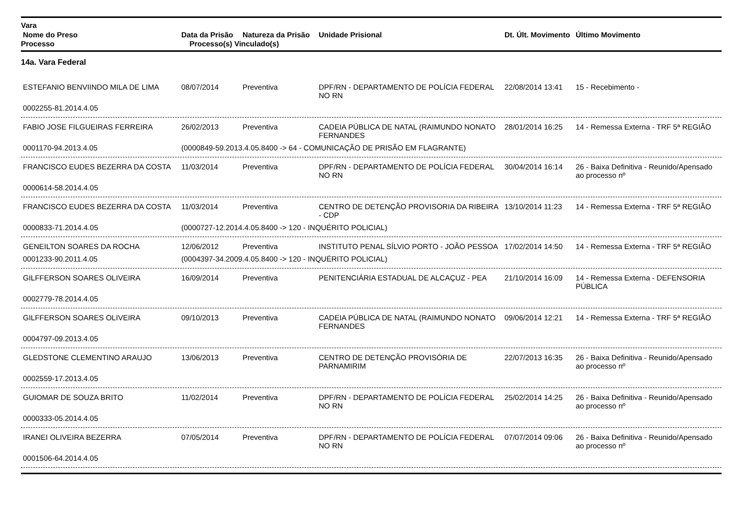Vara
| Nome do Preso | Data da Prisão | Natureza da Prisão | Unidade Prisional | Dt. Últ. Movimento | Último Movimento |
| --- | --- | --- | --- | --- | --- |
Processo Processo(s) Vinculado(s)
14a. Vara Federal
| ESTEFANIO BENVIINDO MILA DE LIMA | 08/07/2014 | Preventiva | DPF/RN - DEPARTAMENTO DE POLÍCIA FEDERAL NO RN | 22/08/2014 13:41 | 15 - Recebimento - |
| 0002255-81.2014.4.05 | | | | | |
| FABIO JOSE FILGUEIRAS FERREIRA | 26/02/2013 | Preventiva | CADEIA PÚBLICA DE NATAL (RAIMUNDO NONATO FERNANDES | 28/01/2014 16:25 | 14 - Remessa Externa - TRF 5ª REGIÃO |
| 0001170-94.2013.4.05 | (0000849-59.2013.4.05.8400 -> 64 - COMUNICAÇÃO DE PRISÃO EM FLAGRANTE) | | | | |
| FRANCISCO EUDES BEZERRA DA COSTA | 11/03/2014 | Preventiva | DPF/RN - DEPARTAMENTO DE POLÍCIA FEDERAL NO RN | 30/04/2014 16:14 | 26 - Baixa Definitiva - Reunido/Apensado ao processo nº |
| 0000614-58.2014.4.05 | | | | | |
| FRANCISCO EUDES BEZERRA DA COSTA | 11/03/2014 | Preventiva | CENTRO DE DETENÇÃO PROVISORIA DA RIBEIRA - CDP | 13/10/2014 11:23 | 14 - Remessa Externa - TRF 5ª REGIÃO |
| 0000833-71.2014.4.05 | (0000727-12.2014.4.05.8400 -> 120 - INQUÉRITO POLICIAL) | | | | |
| GENEILTON SOARES DA ROCHA | 12/06/2012 | Preventiva | INSTITUTO PENAL SÍLVIO PORTO - JOÃO PESSOA | 17/02/2014 14:50 | 14 - Remessa Externa - TRF 5ª REGIÃO |
| 0001233-90.2011.4.05 | (0004397-34.2009.4.05.8400 -> 120 - INQUÉRITO POLICIAL) | | | | |
| GILFFERSON SOARES OLIVEIRA | 16/09/2014 | Preventiva | PENITENCIÁRIA ESTADUAL DE ALCAÇUZ - PEA | 21/10/2014 16:09 | 14 - Remessa Externa - DEFENSORIA PÚBLICA |
| 0002779-78.2014.4.05 | | | | | |
| GILFFERSON SOARES OLIVEIRA | 09/10/2013 | Preventiva | CADEIA PÚBLICA DE NATAL (RAIMUNDO NONATO FERNANDES | 09/06/2014 12:21 | 14 - Remessa Externa - TRF 5ª REGIÃO |
| 0004797-09.2013.4.05 | | | | | |
| GLEDSTONE CLEMENTINO ARAUJO | 13/06/2013 | Preventiva | CENTRO DE DETENÇÃO PROVISÓRIA DE PARNAMIRIM | 22/07/2013 16:35 | 26 - Baixa Definitiva - Reunido/Apensado ao processo nº |
| 0002559-17.2013.4.05 | | | | | |
| GUIOMAR DE SOUZA BRITO | 11/02/2014 | Preventiva | DPF/RN - DEPARTAMENTO DE POLÍCIA FEDERAL NO RN | 25/02/2014 14:25 | 26 - Baixa Definitiva - Reunido/Apensado ao processo nº |
| 0000333-05.2014.4.05 | | | | | |
| IRANEI OLIVEIRA BEZERRA | 07/05/2014 | Preventiva | DPF/RN - DEPARTAMENTO DE POLÍCIA FEDERAL NO RN | 07/07/2014 09:06 | 26 - Baixa Definitiva - Reunido/Apensado ao processo nº |
| 0001506-64.2014.4.05 | | | | | |